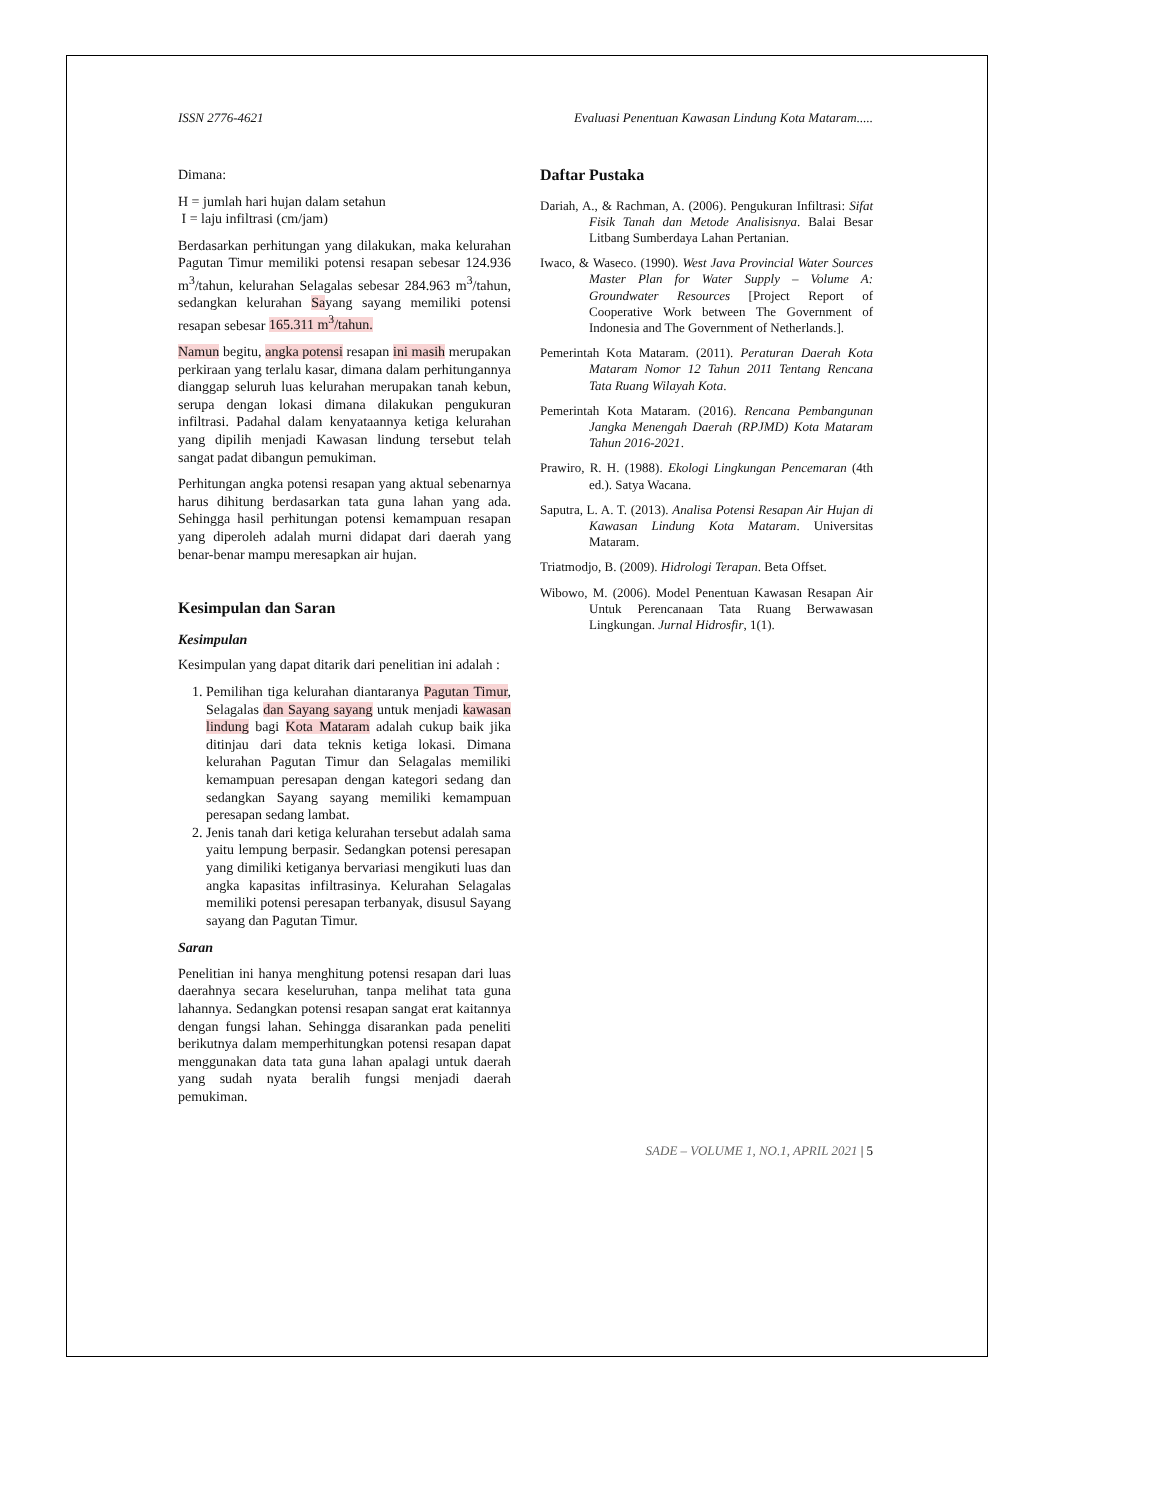ISSN 2776-4621 Evaluasi Penentuan Kawasan Lindung Kota Mataram.....
Dimana:
H = jumlah hari hujan dalam setahun
I = laju infiltrasi (cm/jam)
Berdasarkan perhitungan yang dilakukan, maka kelurahan Pagutan Timur memiliki potensi resapan sebesar 124.936 m<sup>3</sup>/tahun, kelurahan Selagalas sebesar 284.963 m<sup>3</sup>/tahun, sedangkan kelurahan Sayang sayang memiliki potensi resapan sebesar 165.311 m<sup>3</sup>/tahun.
Namun begitu, angka potensi resapan ini masih merupakan perkiraan yang terlalu kasar, dimana dalam perhitungannya dianggap seluruh luas kelurahan merupakan tanah kebun, serupa dengan lokasi dimana dilakukan pengukuran infiltrasi. Padahal dalam kenyataannya ketiga kelurahan yang dipilih menjadi Kawasan lindung tersebut telah sangat padat dibangun pemukiman.
Perhitungan angka potensi resapan yang aktual sebenarnya harus dihitung berdasarkan tata guna lahan yang ada. Sehingga hasil perhitungan potensi kemampuan resapan yang diperoleh adalah murni didapat dari daerah yang benar-benar mampu meresapkan air hujan.
Kesimpulan dan Saran
Kesimpulan
Kesimpulan yang dapat ditarik dari penelitian ini adalah :
1. Pemilihan tiga kelurahan diantaranya Pagutan Timur, Selagalas dan Sayang sayang untuk menjadi kawasan lindung bagi Kota Mataram adalah cukup baik jika ditinjau dari data teknis ketiga lokasi. Dimana kelurahan Pagutan Timur dan Selagalas memiliki kemampuan peresapan dengan kategori sedang dan sedangkan Sayang sayang memiliki kemampuan peresapan sedang lambat.
2. Jenis tanah dari ketiga kelurahan tersebut adalah sama yaitu lempung berpasir. Sedangkan potensi peresapan yang dimiliki ketiganya bervariasi mengikuti luas dan angka kapasitas infiltrasinya. Kelurahan Selagalas memiliki potensi peresapan terbanyak, disusul Sayang sayang dan Pagutan Timur.
Saran
Penelitian ini hanya menghitung potensi resapan dari luas daerahnya secara keseluruhan, tanpa melihat tata guna lahannya. Sedangkan potensi resapan sangat erat kaitannya dengan fungsi lahan. Sehingga disarankan pada peneliti berikutnya dalam memperhitungkan potensi resapan dapat menggunakan data tata guna lahan apalagi untuk daerah yang sudah nyata beralih fungsi menjadi daerah pemukiman.
Daftar Pustaka
Dariah, A., & Rachman, A. (2006). Pengukuran Infiltrasi: Sifat Fisik Tanah dan Metode Analisisnya. Balai Besar Litbang Sumberdaya Lahan Pertanian.
Iwaco, & Waseco. (1990). West Java Provincial Water Sources Master Plan for Water Supply – Volume A: Groundwater Resources [Project Report of Cooperative Work between The Government of Indonesia and The Government of Netherlands.].
Pemerintah Kota Mataram. (2011). Peraturan Daerah Kota Mataram Nomor 12 Tahun 2011 Tentang Rencana Tata Ruang Wilayah Kota.
Pemerintah Kota Mataram. (2016). Rencana Pembangunan Jangka Menengah Daerah (RPJMD) Kota Mataram Tahun 2016-2021.
Prawiro, R. H. (1988). Ekologi Lingkungan Pencemaran (4th ed.). Satya Wacana.
Saputra, L. A. T. (2013). Analisa Potensi Resapan Air Hujan di Kawasan Lindung Kota Mataram. Universitas Mataram.
Triatmodjo, B. (2009). Hidrologi Terapan. Beta Offset.
Wibowo, M. (2006). Model Penentuan Kawasan Resapan Air Untuk Perencanaan Tata Ruang Berwawasan Lingkungan. Jurnal Hidrosfir, 1(1).
SADE – VOLUME 1, NO.1, APRIL 2021 | 5